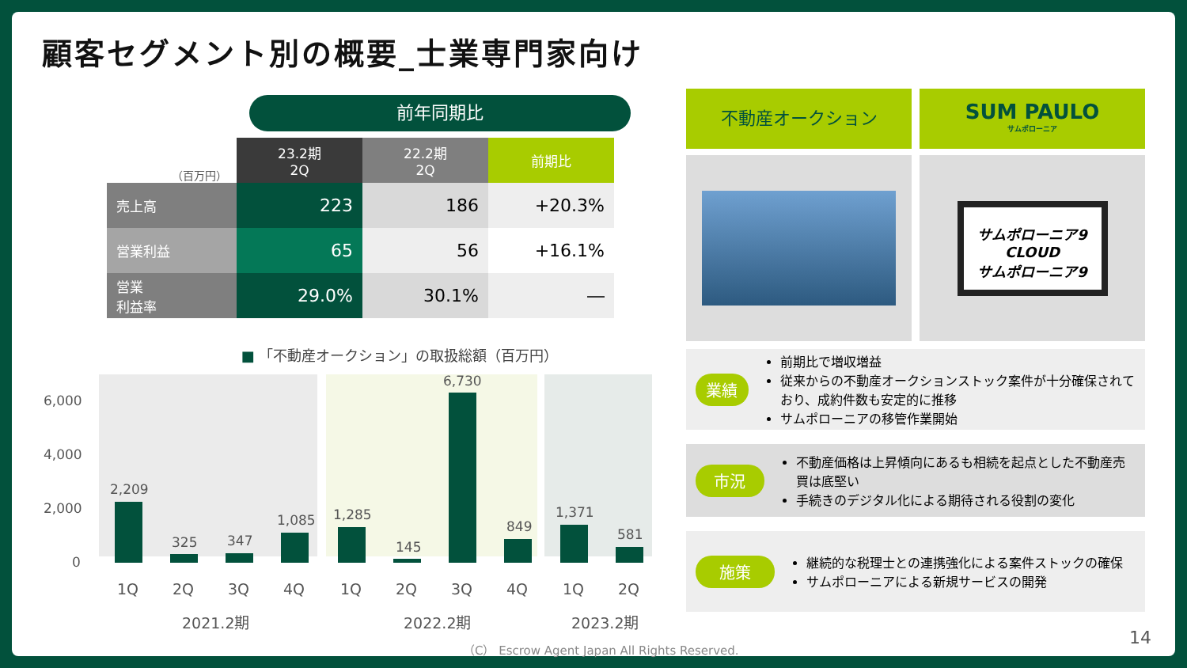顧客セグメント別の概要_士業専門家向け
前年同期比
| （百万円） | 23.2期 2Q | 22.2期 2Q | 前期比 |
| --- | --- | --- | --- |
| 売上高 | 223 | 186 | +20.3% |
| 営業利益 | 65 | 56 | +16.1% |
| 営業 利益率 | 29.0% | 30.1% | ― |
■ 「不動産オークション」の取扱総額（百万円）
6,000
4,000
2,000
0
2,209
325
347
1,085
1,285
145
6,730
849
1,371
581
1Q
2Q
3Q
4Q
1Q
2Q
3Q
4Q
1Q
2Q
2021.2期
2022.2期
2023.2期
不動産オークション
SUM PAULO
サムポローニア
サムポローニア9
CLOUD
サムポローニア9
業績
前期比で増収増益
従来からの不動産オークションストック案件が十分確保されており、成約件数も安定的に推移
サムポローニアの移管作業開始
市況
不動産価格は上昇傾向にあるも相続を起点とした不動産売買は底堅い
手続きのデジタル化による期待される役割の変化
施策
継続的な税理士との連携強化による案件ストックの確保
サムポローニアによる新規サービスの開発
（C） Escrow Agent Japan All Rights Reserved.
14